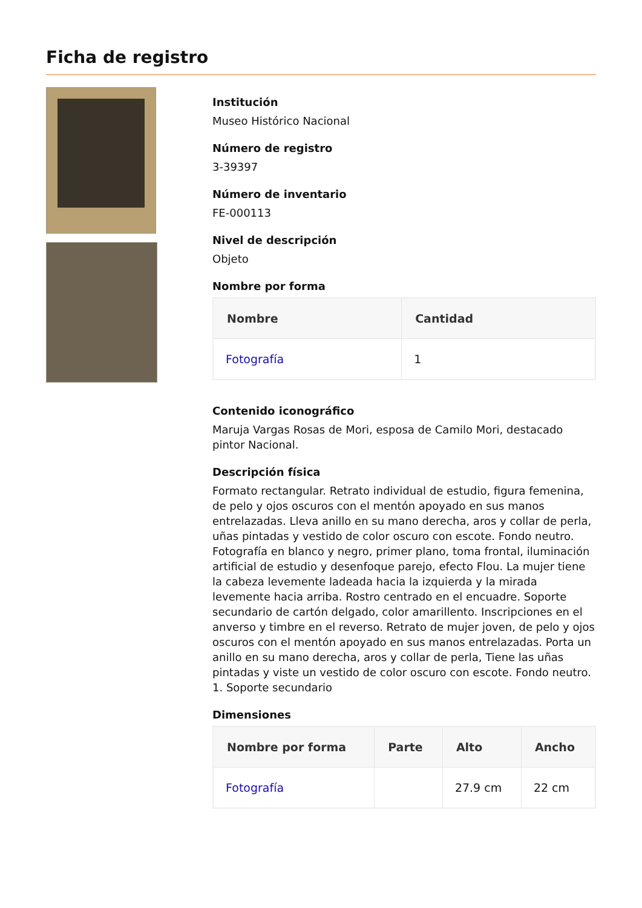Ficha de registro
Institución
Museo Histórico Nacional
Número de registro
3-39397
Número de inventario
FE-000113
Nivel de descripción
Objeto
Nombre por forma
| Nombre | Cantidad |
| --- | --- |
| Fotografía | 1 |
Contenido iconográfico
Maruja Vargas Rosas de Mori, esposa de Camilo Mori, destacado pintor Nacional.
Descripción física
Formato rectangular. Retrato individual de estudio, figura femenina, de pelo y ojos oscuros con el mentón apoyado en sus manos entrelazadas. Lleva anillo en su mano derecha, aros y collar de perla, uñas pintadas y vestido de color oscuro con escote. Fondo neutro. Fotografía en blanco y negro, primer plano, toma frontal, iluminación artificial de estudio y desenfoque parejo, efecto Flou. La mujer tiene la cabeza levemente ladeada hacia la izquierda y la mirada levemente hacia arriba. Rostro centrado en el encuadre. Soporte secundario de cartón delgado, color amarillento. Inscripciones en el anverso y timbre en el reverso. Retrato de mujer joven, de pelo y ojos oscuros con el mentón apoyado en sus manos entrelazadas. Porta un anillo en su mano derecha, aros y collar de perla, Tiene las uñas pintadas y viste un vestido de color oscuro con escote. Fondo neutro. 1. Soporte secundario
Dimensiones
| Nombre por forma | Parte | Alto | Ancho |
| --- | --- | --- | --- |
| Fotografía | | 27.9 cm | 22 cm |